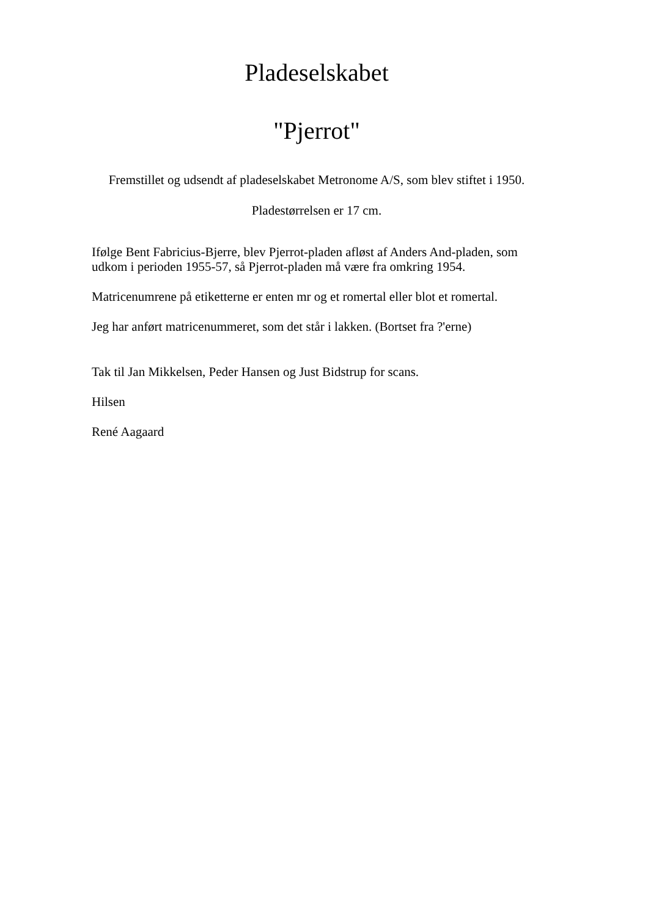Pladeselskabet
"Pjerrot"
Fremstillet og udsendt af pladeselskabet Metronome A/S, som blev stiftet i 1950.
Pladestørrelsen er 17 cm.
Ifølge Bent Fabricius-Bjerre, blev Pjerrot-pladen afløst af Anders And-pladen, som udkom i perioden 1955-57, så Pjerrot-pladen må være fra omkring 1954.
Matricenumrene på etiketterne er enten mr og et romertal eller blot et romertal.
Jeg har anført matricenummeret, som det står i lakken. (Bortset fra ?'erne)
Tak til Jan Mikkelsen, Peder Hansen og Just Bidstrup for scans.
Hilsen
René Aagaard